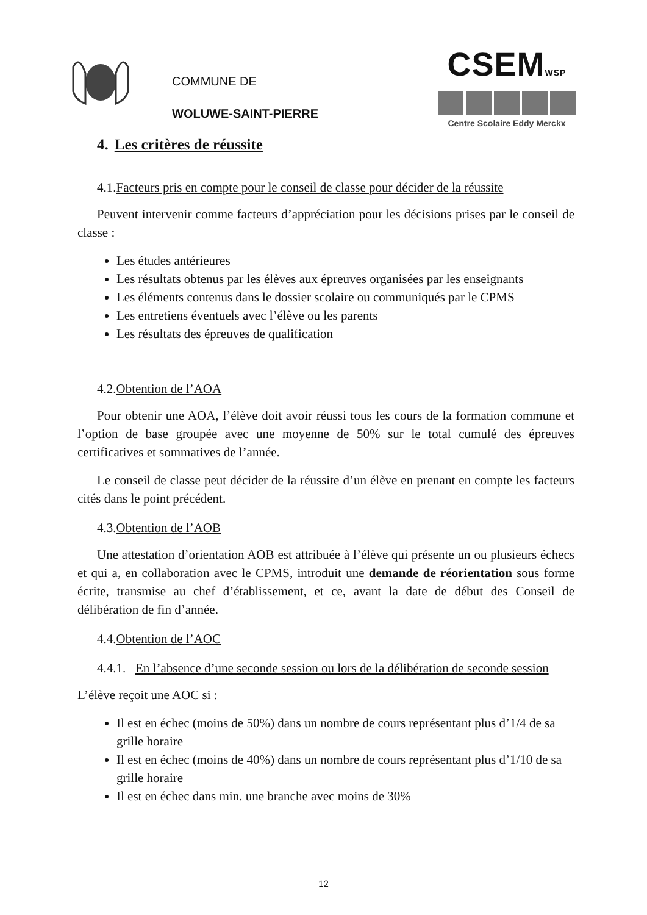COMMUNE DE
WOLUWE-SAINT-PIERRE
CSEMWSP
Centre Scolaire Eddy Merckx
4. Les critères de réussite
4.1.Facteurs pris en compte pour le conseil de classe pour décider de la réussite
Peuvent intervenir comme facteurs d’appréciation pour les décisions prises par le conseil de classe :
Les études antérieures
Les résultats obtenus par les élèves aux épreuves organisées par les enseignants
Les éléments contenus dans le dossier scolaire ou communiqués par le CPMS
Les entretiens éventuels avec l’élève ou les parents
Les résultats des épreuves de qualification
4.2.Obtention de l’AOA
Pour obtenir une AOA, l’élève doit avoir réussi tous les cours de la formation commune et l’option de base groupée avec une moyenne de 50% sur le total cumulé des épreuves certificatives et sommatives de l’année.
Le conseil de classe peut décider de la réussite d’un élève en prenant en compte les facteurs cités dans le point précédent.
4.3.Obtention de l’AOB
Une attestation d’orientation AOB est attribuée à l’élève qui présente un ou plusieurs échecs et qui a, en collaboration avec le CPMS, introduit une demande de réorientation sous forme écrite, transmise au chef d’établissement, et ce, avant la date de début des Conseil de délibération de fin d’année.
4.4.Obtention de l’AOC
4.4.1. En l’absence d’une seconde session ou lors de la délibération de seconde session
L’élève reçoit une AOC si :
Il est en échec (moins de 50%) dans un nombre de cours représentant plus d’1/4 de sa grille horaire
Il est en échec (moins de 40%) dans un nombre de cours représentant plus d’1/10 de sa grille horaire
Il est en échec dans min. une branche avec moins de 30%
12